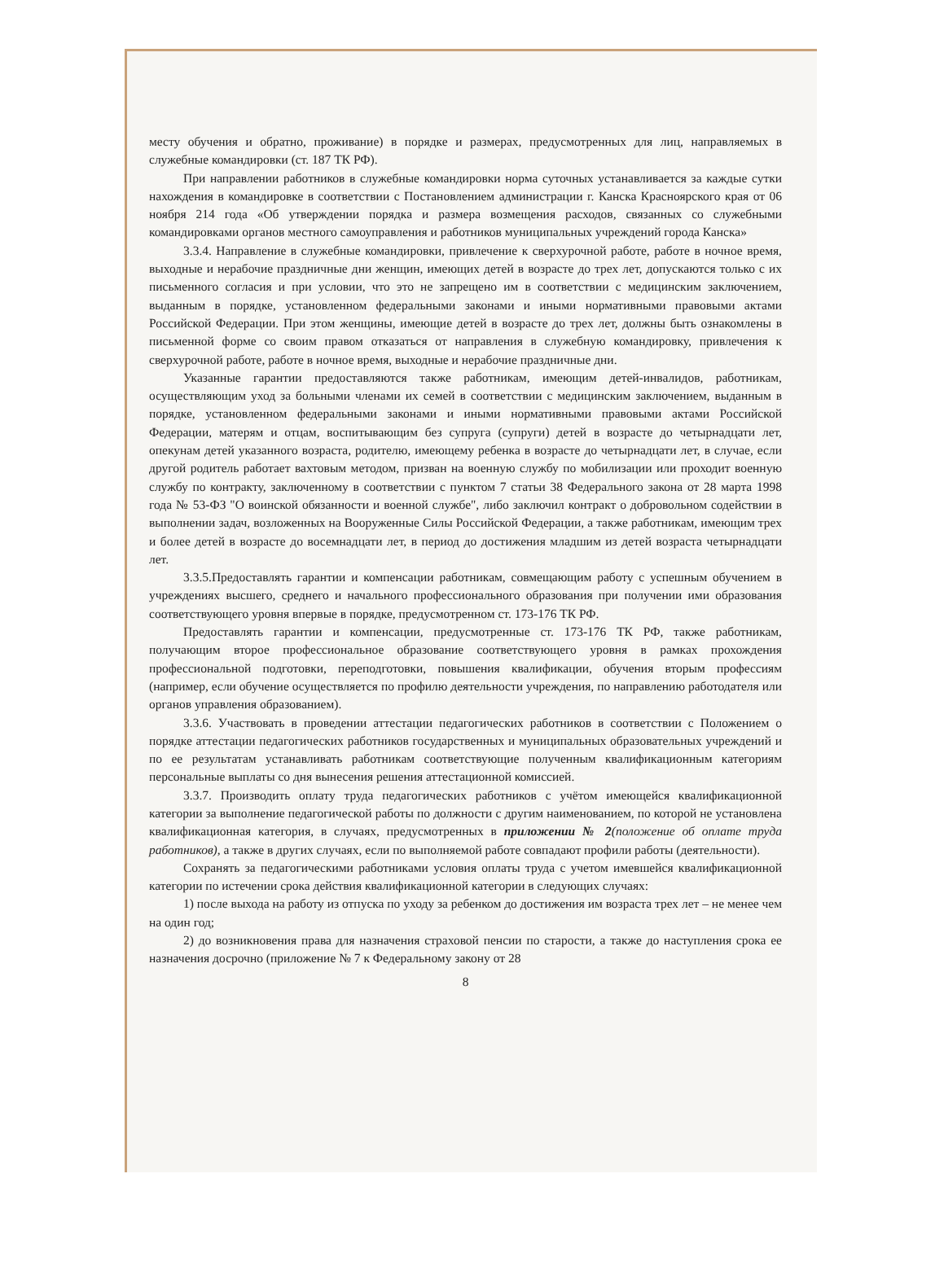месту обучения и обратно, проживание) в порядке и размерах, предусмотренных для лиц, направляемых в служебные командировки (ст. 187 ТК РФ).
При направлении работников в служебные командировки норма суточных устанавливается за каждые сутки нахождения в командировке в соответствии с Постановлением администрации г. Канска Красноярского края от 06 ноября 214 года «Об утверждении порядка и размера возмещения расходов, связанных со служебными командировками органов местного самоуправления и работников муниципальных учреждений города Канска»
3.3.4. Направление в служебные командировки, привлечение к сверхурочной работе, работе в ночное время, выходные и нерабочие праздничные дни женщин, имеющих детей в возрасте до трех лет, допускаются только с их письменного согласия и при условии, что это не запрещено им в соответствии с медицинским заключением, выданным в порядке, установленном федеральными законами и иными нормативными правовыми актами Российской Федерации. При этом женщины, имеющие детей в возрасте до трех лет, должны быть ознакомлены в письменной форме со своим правом отказаться от направления в служебную командировку, привлечения к сверхурочной работе, работе в ночное время, выходные и нерабочие праздничные дни.
Указанные гарантии предоставляются также работникам, имеющим детей-инвалидов, работникам, осуществляющим уход за больными членами их семей в соответствии с медицинским заключением, выданным в порядке, установленном федеральными законами и иными нормативными правовыми актами Российской Федерации, матерям и отцам, воспитывающим без супруга (супруги) детей в возрасте до четырнадцати лет, опекунам детей указанного возраста, родителю, имеющему ребенка в возрасте до четырнадцати лет, в случае, если другой родитель работает вахтовым методом, призван на военную службу по мобилизации или проходит военную службу по контракту, заключенному в соответствии с пунктом 7 статьи 38 Федерального закона от 28 марта 1998 года № 53-ФЗ "О воинской обязанности и военной службе", либо заключил контракт о добровольном содействии в выполнении задач, возложенных на Вооруженные Силы Российской Федерации, а также работникам, имеющим трех и более детей в возрасте до восемнадцати лет, в период до достижения младшим из детей возраста четырнадцати лет.
3.3.5.Предоставлять гарантии и компенсации работникам, совмещающим работу с успешным обучением в учреждениях высшего, среднего и начального профессионального образования при получении ими образования соответствующего уровня впервые в порядке, предусмотренном ст. 173-176 ТК РФ.
Предоставлять гарантии и компенсации, предусмотренные ст. 173-176 ТК РФ, также работникам, получающим второе профессиональное образование соответствующего уровня в рамках прохождения профессиональной подготовки, переподготовки, повышения квалификации, обучения вторым профессиям (например, если обучение осуществляется по профилю деятельности учреждения, по направлению работодателя или органов управления образованием).
3.3.6. Участвовать в проведении аттестации педагогических работников в соответствии с Положением о порядке аттестации педагогических работников государственных и муниципальных образовательных учреждений и по ее результатам устанавливать работникам соответствующие полученным квалификационным категориям персональные выплаты со дня вынесения решения аттестационной комиссией.
3.3.7. Производить оплату труда педагогических работников с учётом имеющейся квалификационной категории за выполнение педагогической работы по должности с другим наименованием, по которой не установлена квалификационная категория, в случаях, предусмотренных в приложении № 2(положение об оплате труда работников), а также в других случаях, если по выполняемой работе совпадают профили работы (деятельности).
Сохранять за педагогическими работниками условия оплаты труда с учетом имевшейся квалификационной категории по истечении срока действия квалификационной категории в следующих случаях:
1) после выхода на работу из отпуска по уходу за ребенком до достижения им возраста трех лет – не менее чем на один год;
2) до возникновения права для назначения страховой пенсии по старости, а также до наступления срока ее назначения досрочно (приложение № 7 к Федеральному закону от 28
8